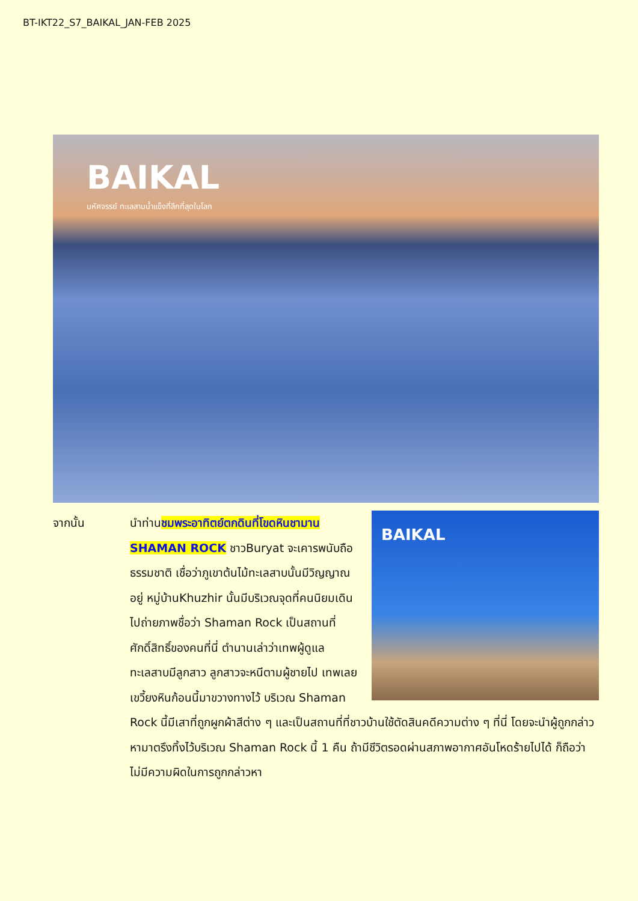BT-IKT22_S7_BAIKAL_JAN-FEB 2025
BAIKAL
มหัศจรรย์ ทะเลสาบน้ำแข็งที่ลึกที่สุดในโลก
จากนั้น
BAIKAL
นำท่านชมพระอาทิตย์ตกดินที่โขดหินชามาน SHAMAN ROCK ชาวBuryat จะเคารพนับถือธรรมชาติ เชื่อว่าภูเขาต้นไม้ทะเลสาบนั้นมีวิญญาณอยู่ หมู่บ้านKhuzhir นั้นมีบริเวณจุดที่คนนิยมเดินไปถ่ายภาพชื่อว่า Shaman Rock เป็นสถานที่ศักดิ์สิทธิ์ของคนที่นี่ ตำนานเล่าว่าเทพผู้ดูแลทะเลสาบมีลูกสาว ลูกสาวจะหนีตามผู้ชายไป เทพเลยเขวี้ยงหินก้อนนี้มาขวางทางไว้ บริเวณ Shaman Rock นี้มีเสาที่ถูกผูกผ้าสีต่าง ๆ และเป็นสถานที่ที่ชาวบ้านใช้ตัดสินคดีความต่าง ๆ ที่นี่ โดยจะนำผู้ถูกกล่าวหามาตรึงทิ้งไว้บริเวณ Shaman Rock นี้ 1 คืน ถ้ามีชีวิตรอดผ่านสภาพอากาศอันโหดร้ายไปได้ ก็ถือว่าไม่มีความผิดในการถูกกล่าวหา